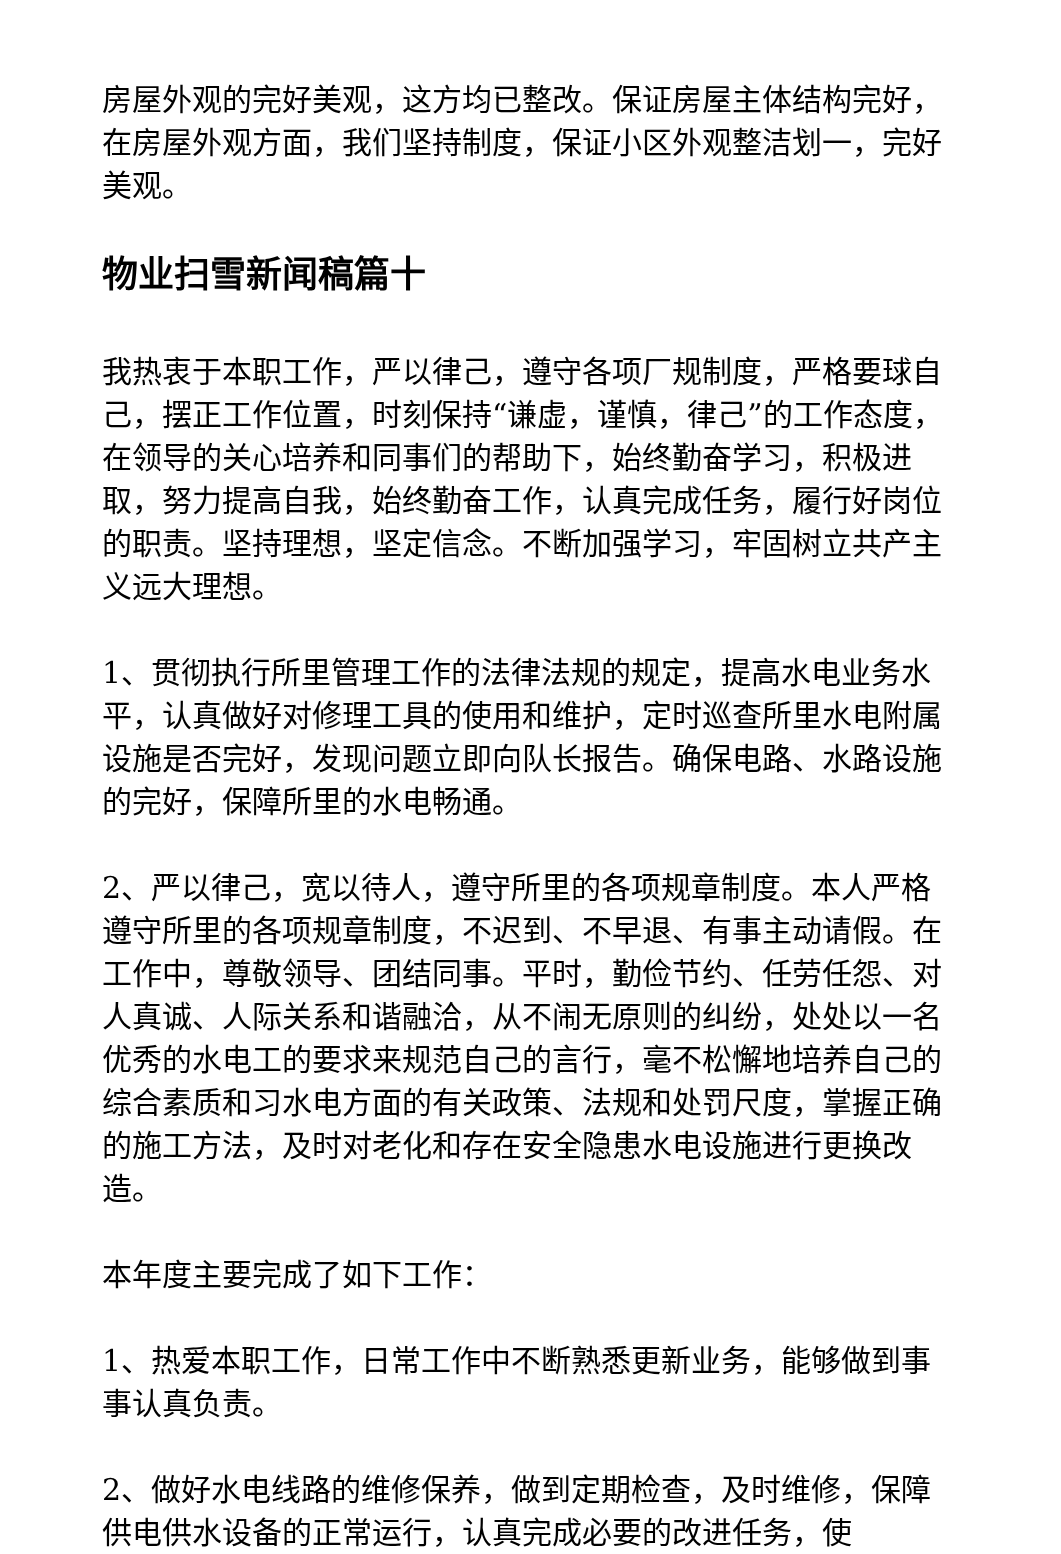房屋外观的完好美观，这方均已整改。保证房屋主体结构完好，在房屋外观方面，我们坚持制度，保证小区外观整洁划一，完好美观。
物业扫雪新闻稿篇十
我热衷于本职工作，严以律己，遵守各项厂规制度，严格要球自己，摆正工作位置，时刻保持“谦虚，谨慎，律己”的工作态度，在领导的关心培养和同事们的帮助下，始终勤奋学习，积极进取，努力提高自我，始终勤奋工作，认真完成任务，履行好岗位的职责。坚持理想，坚定信念。不断加强学习，牢固树立共产主义远大理想。
1、贯彻执行所里管理工作的法律法规的规定，提高水电业务水平，认真做好对修理工具的使用和维护，定时巡查所里水电附属设施是否完好，发现问题立即向队长报告。确保电路、水路设施的完好，保障所里的水电畅通。
2、严以律己，宽以待人，遵守所里的各项规章制度。本人严格遵守所里的各项规章制度，不迟到、不早退、有事主动请假。在工作中，尊敬领导、团结同事。平时，勤俭节约、任劳任怨、对人真诚、人际关系和谐融洽，从不闹无原则的纠纷，处处以一名优秀的水电工的要求来规范自己的言行，毫不松懈地培养自己的综合素质和习水电方面的有关政策、法规和处罚尺度，掌握正确的施工方法，及时对老化和存在安全隐患水电设施进行更换改造。
本年度主要完成了如下工作：
1、热爱本职工作，日常工作中不断熟悉更新业务，能够做到事事认真负责。
2、做好水电线路的维修保养，做到定期检查，及时维修，保障供电供水设备的正常运行，认真完成必要的改进任务，使